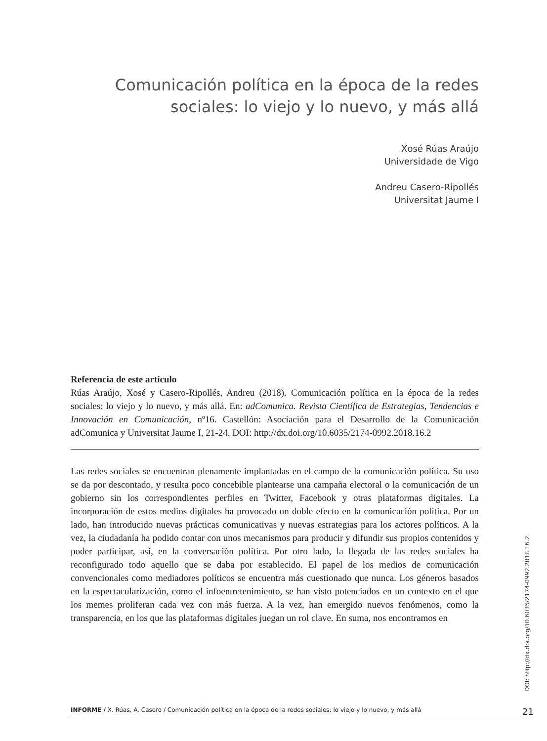Comunicación política en la época de la redes sociales: lo viejo y lo nuevo, y más allá
Xosé Rúas Araújo
Universidade de Vigo
Andreu Casero-Ripollés
Universitat Jaume I
Referencia de este artículo
Rúas Araújo, Xosé y Casero-Ripollés, Andreu (2018). Comunicación política en la época de la redes sociales: lo viejo y lo nuevo, y más allá. En: adComunica. Revista Científica de Estrategias, Tendencias e Innovación en Comunicación, nº16. Castellón: Asociación para el Desarrollo de la Comunicación adComunica y Universitat Jaume I, 21-24. DOI: http://dx.doi.org/10.6035/2174-0992.2018.16.2
Las redes sociales se encuentran plenamente implantadas en el campo de la comunicación política. Su uso se da por descontado, y resulta poco concebible plantearse una campaña electoral o la comunicación de un gobierno sin los correspondientes perfiles en Twitter, Facebook y otras plataformas digitales. La incorporación de estos medios digitales ha provocado un doble efecto en la comunicación política. Por un lado, han introducido nuevas prácticas comunicativas y nuevas estrategias para los actores políticos. A la vez, la ciudadanía ha podido contar con unos mecanismos para producir y difundir sus propios contenidos y poder participar, así, en la conversación política. Por otro lado, la llegada de las redes sociales ha reconfigurado todo aquello que se daba por establecido. El papel de los medios de comunicación convencionales como mediadores políticos se encuentra más cuestionado que nunca. Los géneros basados en la espectacularización, como el infoentretenimiento, se han visto potenciados en un contexto en el que los memes proliferan cada vez con más fuerza. A la vez, han emergido nuevos fenómenos, como la transparencia, en los que las plataformas digitales juegan un rol clave. En suma, nos encontramos en
DOI: http://dx.doi.org/10.6035/2174-0992.2018.16.2
INFORME / X. Rúas, A. Casero / Comunicación política en la época de la redes sociales: lo viejo y lo nuevo, y más allá 21